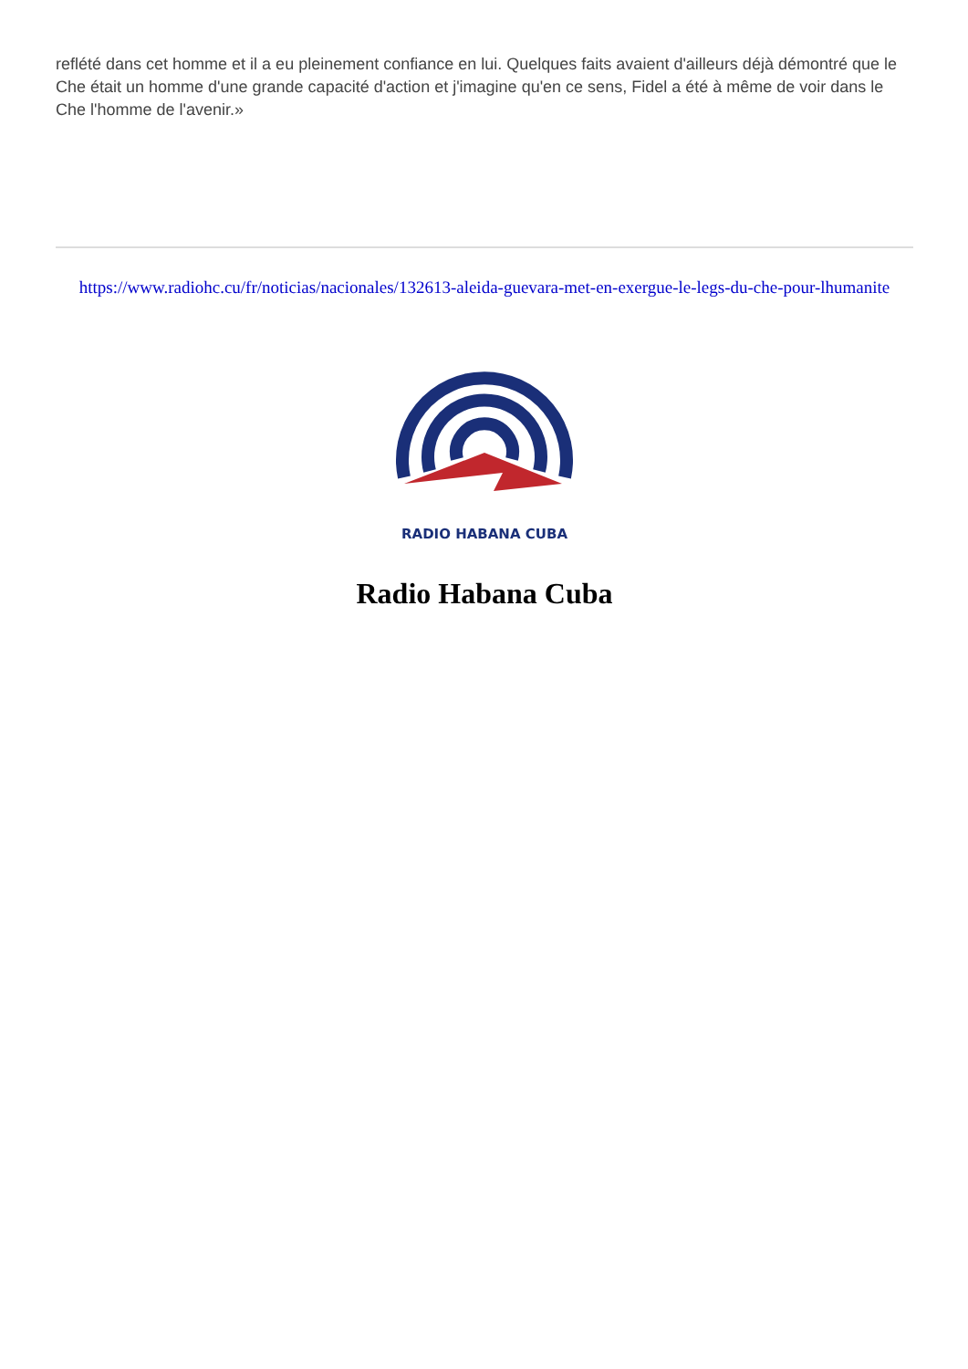reflété dans cet homme et il a eu pleinement confiance en lui. Quelques faits avaient d'ailleurs déjà démontré que le Che était un homme d'une grande capacité d'action et j'imagine qu'en ce sens, Fidel a été à même de voir dans le Che l'homme de l'avenir.»
https://www.radiohc.cu/fr/noticias/nacionales/132613-aleida-guevara-met-en-exergue-le-legs-du-che-pour-lhumanite
RADIO HABANA CUBA
Radio Habana Cuba